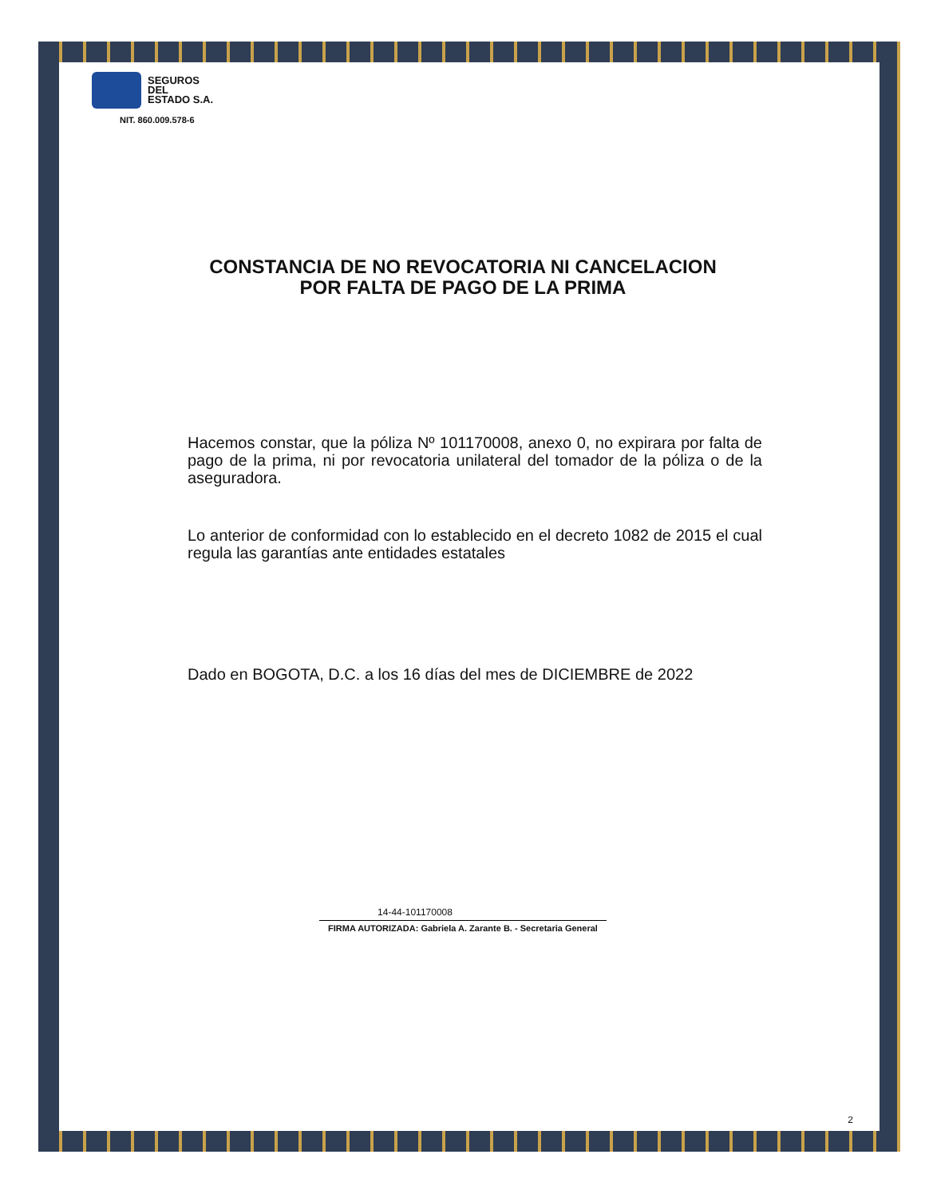SEGUROS
DEL
ESTADO S.A.
NIT. 860.009.578-6
CONSTANCIA DE NO REVOCATORIA NI CANCELACION
POR FALTA DE PAGO DE LA PRIMA
Hacemos constar, que la póliza Nº 101170008, anexo 0, no expirara por falta de pago de la prima, ni por revocatoria unilateral del tomador de la póliza o de la aseguradora.
Lo anterior de conformidad con lo establecido en el decreto 1082 de 2015 el cual regula las garantías ante entidades estatales
Dado en BOGOTA, D.C. a los 16 días del mes de DICIEMBRE de 2022
14-44-101170008
FIRMA AUTORIZADA: Gabriela A. Zarante B. - Secretaria General
2